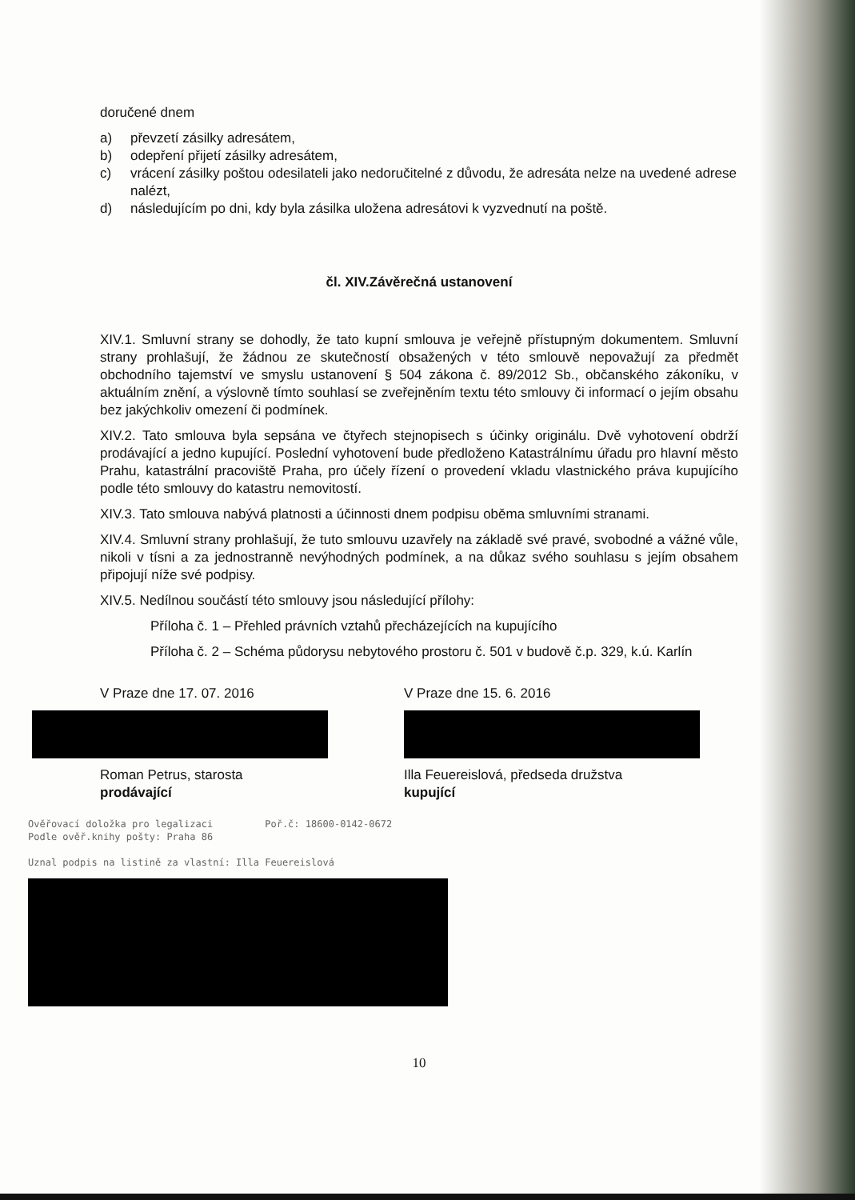doručené dnem
a) převzetí zásilky adresátem,
b) odepření přijetí zásilky adresátem,
c) vrácení zásilky poštou odesilateli jako nedoručitelné z důvodu, že adresáta nelze na uvedené adrese nalézt,
d) následujícím po dni, kdy byla zásilka uložena adresátovi k vyzvednutí na poště.
čl. XIV.Závěrečná ustanovení
XIV.1. Smluvní strany se dohodly, že tato kupní smlouva je veřejně přístupným dokumentem. Smluvní strany prohlašují, že žádnou ze skutečností obsažených v této smlouvě nepovažují za předmět obchodního tajemství ve smyslu ustanovení § 504 zákona č. 89/2012 Sb., občanského zákoníku, v aktuálním znění, a výslovně tímto souhlasí se zveřejněním textu této smlouvy či informací o jejím obsahu bez jakýchkoliv omezení či podmínek.
XIV.2. Tato smlouva byla sepsána ve čtyřech stejnopisech s účinky originálu. Dvě vyhotovení obdrží prodávající a jedno kupující. Poslední vyhotovení bude předloženo Katastrálnímu úřadu pro hlavní město Prahu, katastrální pracoviště Praha, pro účely řízení o provedení vkladu vlastnického práva kupujícího podle této smlouvy do katastru nemovitostí.
XIV.3. Tato smlouva nabývá platnosti a účinnosti dnem podpisu oběma smluvními stranami.
XIV.4. Smluvní strany prohlašují, že tuto smlouvu uzavřely na základě své pravé, svobodné a vážné vůle, nikoli v tísni a za jednostranně nevýhodných podmínek, a na důkaz svého souhlasu s jejím obsahem připojují níže své podpisy.
XIV.5. Nedílnou součástí této smlouvy jsou následující přílohy:
Příloha č. 1 – Přehled právních vztahů přecházejících na kupujícího
Příloha č. 2 – Schéma půdorysu nebytového prostoru č. 501 v budově č.p. 329, k.ú. Karlín
V Praze dne 17. 07. 2016
Roman Petrus, starosta
prodávající
V Praze dne 15. 6. 2016
Illa Feuereislová, předseda družstva
kupující
Ověřovací doložka pro legalizaci Poř.č: 18600-0142-0672
Podle ověř.knihy pošty: Praha 86
Uznal podpis na listině za vlastní: Illa Feuereislová
10